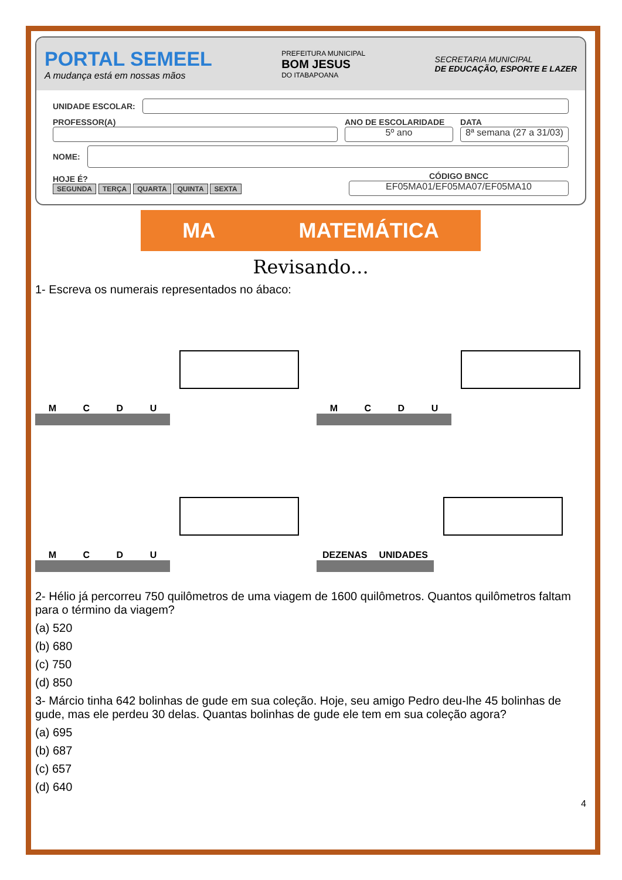PORTAL SEMEEL
A mudança está em nossas mãos
PREFEITURA MUNICIPAL
BOM JESUS
DO ITABAPOANA
SECRETARIA MUNICIPAL
DE EDUCAÇÃO, ESPORTE E LAZER
UNIDADE ESCOLAR:
PROFESSOR(A)
ANO DE ESCOLARIDADE
5º ano
DATA
8ª semana (27 a 31/03)
NOME:
HOJE É?
SEGUNDA TERÇA QUARTA QUINTA SEXTA
CÓDIGO BNCC
EF05MA01/EF05MA07/EF05MA10
MA MATEMÁTICA
Revisando...
1- Escreva os numerais representados no ábaco:
M C D U
M C D U
M C D U
DEZENAS UNIDADES
2- Hélio já percorreu 750 quilômetros de uma viagem de 1600 quilômetros. Quantos quilômetros faltam para o término da viagem?
(a) 520
(b) 680
(c) 750
(d) 850
3- Márcio tinha 642 bolinhas de gude em sua coleção. Hoje, seu amigo Pedro deu-lhe 45 bolinhas de gude, mas ele perdeu 30 delas. Quantas bolinhas de gude ele tem em sua coleção agora?
(a) 695
(b) 687
(c) 657
(d) 640
4